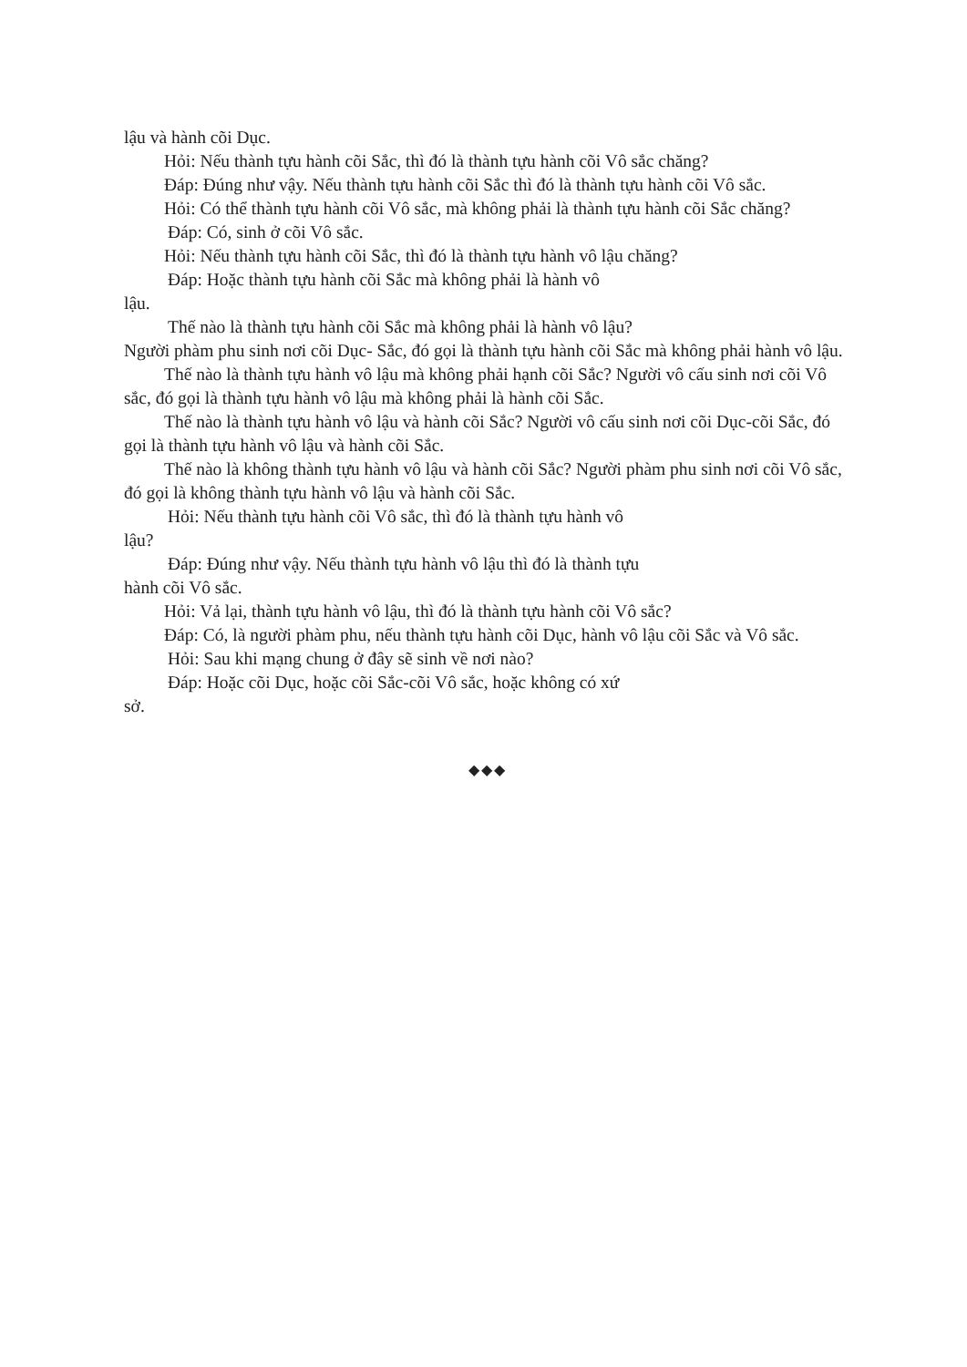lậu và hành cõi Dục.
Hỏi: Nếu thành tựu hành cõi Sắc, thì đó là thành tựu hành cõi Vô sắc chăng?
Đáp: Đúng như vậy. Nếu thành tựu hành cõi Sắc thì đó là thành tựu hành cõi Vô sắc.
Hỏi: Có thể thành tựu hành cõi Vô sắc, mà không phải là thành tựu hành cõi Sắc chăng?
Đáp: Có, sinh ở cõi Vô sắc.
Hỏi: Nếu thành tựu hành cõi Sắc, thì đó là thành tựu hành vô lậu chăng?
Đáp: Hoặc thành tựu hành cõi Sắc mà không phải là hành vô
lậu.
Thế nào là thành tựu hành cõi Sắc mà không phải là hành vô lậu?
Người phàm phu sinh nơi cõi Dục- Sắc, đó gọi là thành tựu hành cõi Sắc mà không phải hành vô lậu.
Thế nào là thành tựu hành vô lậu mà không phải hạnh cõi Sắc? Người vô cấu sinh nơi cõi Vô sắc, đó gọi là thành tựu hành vô lậu mà không phải là hành cõi Sắc.
Thế nào là thành tựu hành vô lậu và hành cõi Sắc? Người vô cấu sinh nơi cõi Dục-cõi Sắc, đó gọi là thành tựu hành vô lậu và hành cõi Sắc.
Thế nào là không thành tựu hành vô lậu và hành cõi Sắc? Người phàm phu sinh nơi cõi Vô sắc, đó gọi là không thành tựu hành vô lậu và hành cõi Sắc.
Hỏi: Nếu thành tựu hành cõi Vô sắc, thì đó là thành tựu hành vô
lậu?
Đáp: Đúng như vậy. Nếu thành tựu hành vô lậu thì đó là thành tựu
hành cõi Vô sắc.
Hỏi: Vả lại, thành tựu hành vô lậu, thì đó là thành tựu hành cõi Vô sắc?
Đáp: Có, là người phàm phu, nếu thành tựu hành cõi Dục, hành vô lậu cõi Sắc và Vô sắc.
Hỏi: Sau khi mạng chung ở đây sẽ sinh về nơi nào?
Đáp: Hoặc cõi Dục, hoặc cõi Sắc-cõi Vô sắc, hoặc không có xứ
sở.
◆◆◆